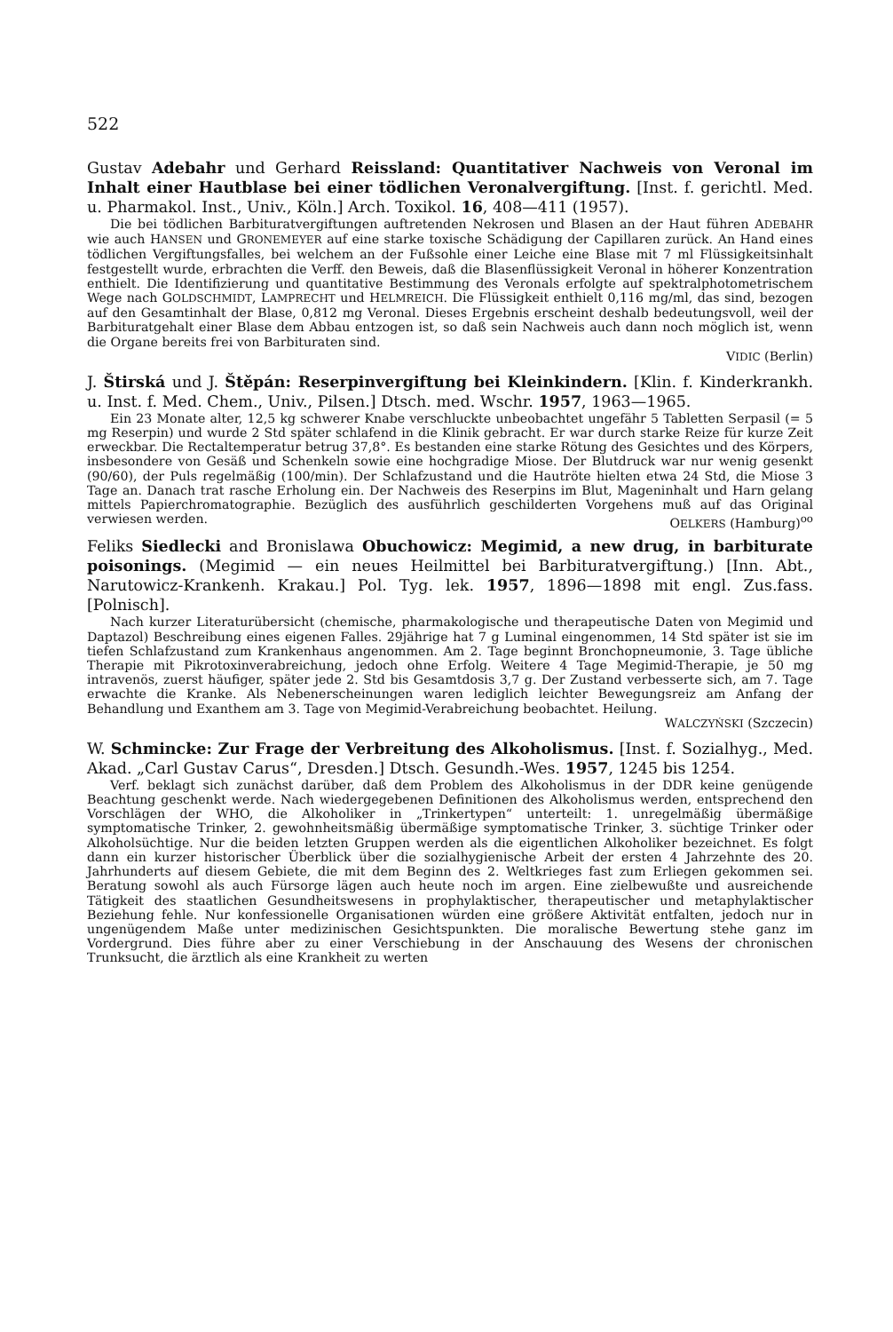522
Gustav Adebahr und Gerhard Reissland: Quantitativer Nachweis von Veronal im Inhalt einer Hautblase bei einer tödlichen Veronalvergiftung. [Inst. f. gerichtl. Med. u. Pharmakol. Inst., Univ., Köln.] Arch. Toxikol. 16, 408—411 (1957).
Die bei tödlichen Barbituratvergiftungen auftretenden Nekrosen und Blasen an der Haut führen ADEBAHR wie auch HANSEN und GRONEMEYER auf eine starke toxische Schädigung der Capillaren zurück. An Hand eines tödlichen Vergiftungsfalles, bei welchem an der Fußsohle einer Leiche eine Blase mit 7 ml Flüssigkeitsinhalt festgestellt wurde, erbrachten die Verff. den Beweis, daß die Blasenflüssigkeit Veronal in höherer Konzentration enthielt. Die Identifizierung und quantitative Bestimmung des Veronals erfolgte auf spektralphotometrischem Wege nach GOLDSCHMIDT, LAMPRECHT und HELMREICH. Die Flüssigkeit enthielt 0,116 mg/ml, das sind, bezogen auf den Gesamtinhalt der Blase, 0,812 mg Veronal. Dieses Ergebnis erscheint deshalb bedeutungsvoll, weil der Barbituratgehalt einer Blase dem Abbau entzogen ist, so daß sein Nachweis auch dann noch möglich ist, wenn die Organe bereits frei von Barbituraten sind.
VIDIC (Berlin)
J. Štirská und J. Štěpán: Reserpinvergiftung bei Kleinkindern. [Klin. f. Kinderkrankh. u. Inst. f. Med. Chem., Univ., Pilsen.] Dtsch. med. Wschr. 1957, 1963—1965.
Ein 23 Monate alter, 12,5 kg schwerer Knabe verschluckte unbeobachtet ungefähr 5 Tabletten Serpasil (= 5 mg Reserpin) und wurde 2 Std später schlafend in die Klinik gebracht. Er war durch starke Reize für kurze Zeit erweckbar. Die Rectaltemperatur betrug 37,8°. Es bestanden eine starke Rötung des Gesichtes und des Körpers, insbesondere von Gesäß und Schenkeln sowie eine hochgradige Miose. Der Blutdruck war nur wenig gesenkt (90/60), der Puls regelmäßig (100/min). Der Schlafzustand und die Hautröte hielten etwa 24 Std, die Miose 3 Tage an. Danach trat rasche Erholung ein. Der Nachweis des Reserpins im Blut, Mageninhalt und Harn gelang mittels Papierchromatographie. Bezüglich des ausführlich geschilderten Vorgehens muß auf das Original verwiesen werden. OELKERS (Hamburg)<sup>oo</sup>
Feliks Siedlecki and Bronislawa Obuchowicz: Megimid, a new drug, in barbiturate poisonings. (Megimid — ein neues Heilmittel bei Barbituratvergiftung.) [Inn. Abt., Narutowicz-Krankenh. Krakau.] Pol. Tyg. lek. 1957, 1896—1898 mit engl. Zus.fass. [Polnisch].
Nach kurzer Literaturübersicht (chemische, pharmakologische und therapeutische Daten von Megimid und Daptazol) Beschreibung eines eigenen Falles. 29jährige hat 7 g Luminal eingenommen, 14 Std später ist sie im tiefen Schlafzustand zum Krankenhaus angenommen. Am 2. Tage beginnt Bronchopneumonie, 3. Tage übliche Therapie mit Pikrotoxinverabreichung, jedoch ohne Erfolg. Weitere 4 Tage Megimid-Therapie, je 50 mg intravenös, zuerst häufiger, später jede 2. Std bis Gesamtdosis 3,7 g. Der Zustand verbesserte sich, am 7. Tage erwachte die Kranke. Als Nebenerscheinungen waren lediglich leichter Bewegungsreiz am Anfang der Behandlung und Exanthem am 3. Tage von Megimid-Verabreichung beobachtet. Heilung.
WALCZYŃSKI (Szczecin)
W. Schmincke: Zur Frage der Verbreitung des Alkoholismus. [Inst. f. Sozialhyg., Med. Akad. „Carl Gustav Carus“, Dresden.] Dtsch. Gesundh.-Wes. 1957, 1245 bis 1254.
Verf. beklagt sich zunächst darüber, daß dem Problem des Alkoholismus in der DDR keine genügende Beachtung geschenkt werde. Nach wiedergegebenen Definitionen des Alkoholismus werden, entsprechend den Vorschlägen der WHO, die Alkoholiker in „Trinkertypen“ unterteilt: 1. unregelmäßig übermäßige symptomatische Trinker, 2. gewohnheitsmäßig übermäßige symptomatische Trinker, 3. süchtige Trinker oder Alkoholsüchtige. Nur die beiden letzten Gruppen werden als die eigentlichen Alkoholiker bezeichnet. Es folgt dann ein kurzer historischer Überblick über die sozialhygienische Arbeit der ersten 4 Jahrzehnte des 20. Jahrhunderts auf diesem Gebiete, die mit dem Beginn des 2. Weltkrieges fast zum Erliegen gekommen sei. Beratung sowohl als auch Fürsorge lägen auch heute noch im argen. Eine zielbewußte und ausreichende Tätigkeit des staatlichen Gesundheitswesens in prophylaktischer, therapeutischer und metaphylaktischer Beziehung fehle. Nur konfessionelle Organisationen würden eine größere Aktivität entfalten, jedoch nur in ungenügendem Maße unter medizinischen Gesichtspunkten. Die moralische Bewertung stehe ganz im Vordergrund. Dies führe aber zu einer Verschiebung in der Anschauung des Wesens der chronischen Trunksucht, die ärztlich als eine Krankheit zu werten